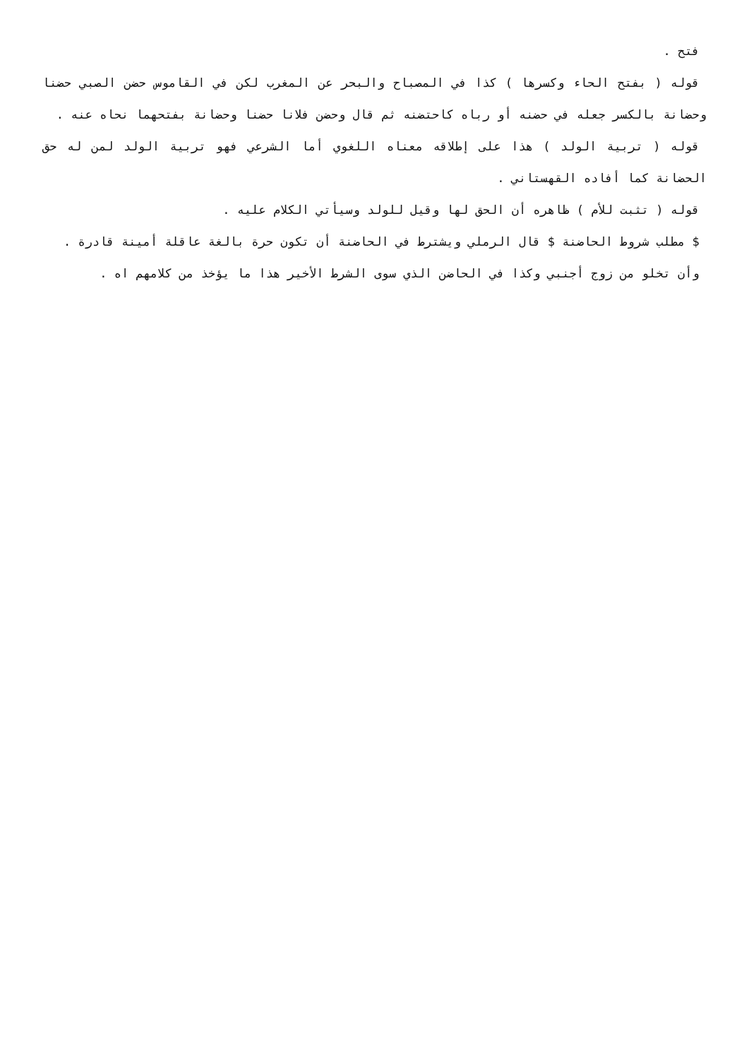فتح .
قوله ( بفتح الحاء وكسرها ) كذا في المصباح والبحر عن المغرب لكن في القاموس حضن الصبي حضنا وحضانة بالكسر جعله في حضنه أو رباه كاحتضنه ثم قال وحضن فلانا حضنا وحضانة بفتحهما نحاه عنه .
قوله ( تربية الولد ) هذا على إطلاقه معناه اللغوي أما الشرعي فهو تربية الولد لمن له حق الحضانة كما أفاده القهستاني .
قوله ( تثبت للأم ) ظاهره أن الحق لها وقيل للولد وسيأتي الكلام عليه .
$ مطلب شروط الحاضنة $ قال الرملي ويشترط في الحاضنة أن تكون حرة بالغة عاقلة أمينة قادرة .
وأن تخلو من زوج أجنبي وكذا في الحاضن الذي سوى الشرط الأخير هذا ما يؤخذ من كلامهم اه .